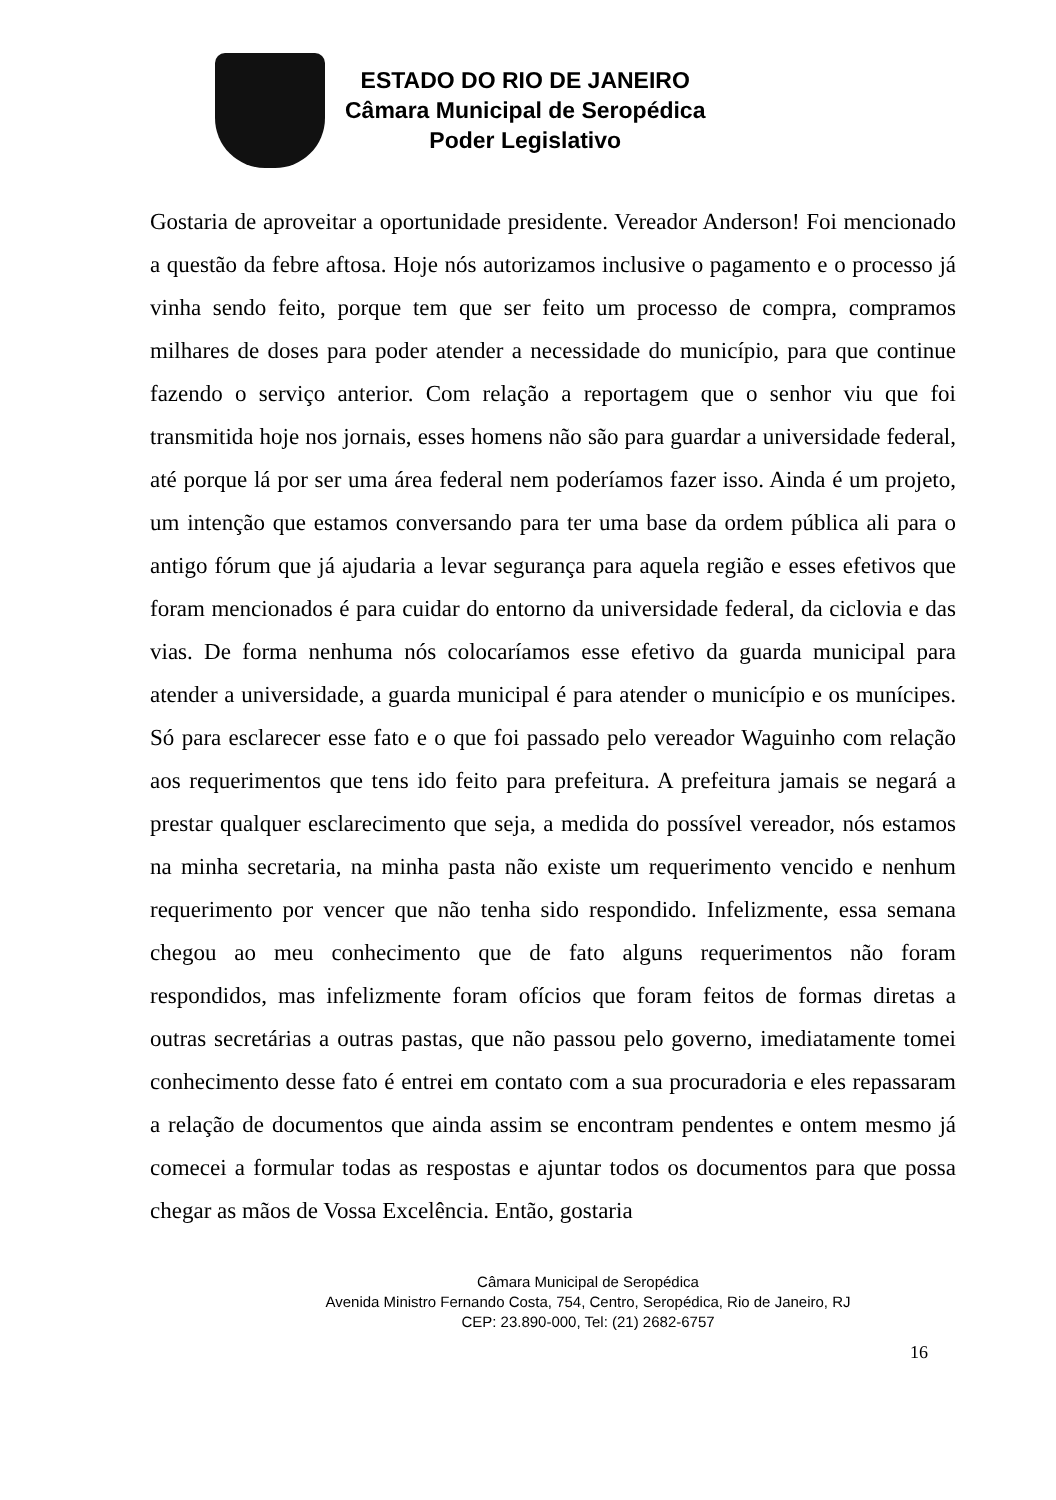ESTADO DO RIO DE JANEIRO
Câmara Municipal de Seropédica
Poder Legislativo
Gostaria de aproveitar a oportunidade presidente. Vereador Anderson! Foi mencionado a questão da febre aftosa. Hoje nós autorizamos inclusive o pagamento e o processo já vinha sendo feito, porque tem que ser feito um processo de compra, compramos milhares de doses para poder atender a necessidade do município, para que continue fazendo o serviço anterior. Com relação a reportagem que o senhor viu que foi transmitida hoje nos jornais, esses homens não são para guardar a universidade federal, até porque lá por ser uma área federal nem poderíamos fazer isso. Ainda é um projeto, um intenção que estamos conversando para ter uma base da ordem pública ali para o antigo fórum que já ajudaria a levar segurança para aquela região e esses efetivos que foram mencionados é para cuidar do entorno da universidade federal, da ciclovia e das vias. De forma nenhuma nós colocaríamos esse efetivo da guarda municipal para atender a universidade, a guarda municipal é para atender o município e os munícipes. Só para esclarecer esse fato e o que foi passado pelo vereador Waguinho com relação aos requerimentos que tens ido feito para prefeitura. A prefeitura jamais se negará a prestar qualquer esclarecimento que seja, a medida do possível vereador, nós estamos na minha secretaria, na minha pasta não existe um requerimento vencido e nenhum requerimento por vencer que não tenha sido respondido. Infelizmente, essa semana chegou ao meu conhecimento que de fato alguns requerimentos não foram respondidos, mas infelizmente foram ofícios que foram feitos de formas diretas a outras secretárias a outras pastas, que não passou pelo governo, imediatamente tomei conhecimento desse fato é entrei em contato com a sua procuradoria e eles repassaram a relação de documentos que ainda assim se encontram pendentes e ontem mesmo já comecei a formular todas as respostas e ajuntar todos os documentos para que possa chegar as mãos de Vossa Excelência. Então, gostaria
Câmara Municipal de Seropédica
Avenida Ministro Fernando Costa, 754, Centro, Seropédica, Rio de Janeiro, RJ
CEP: 23.890-000, Tel: (21) 2682-6757
16